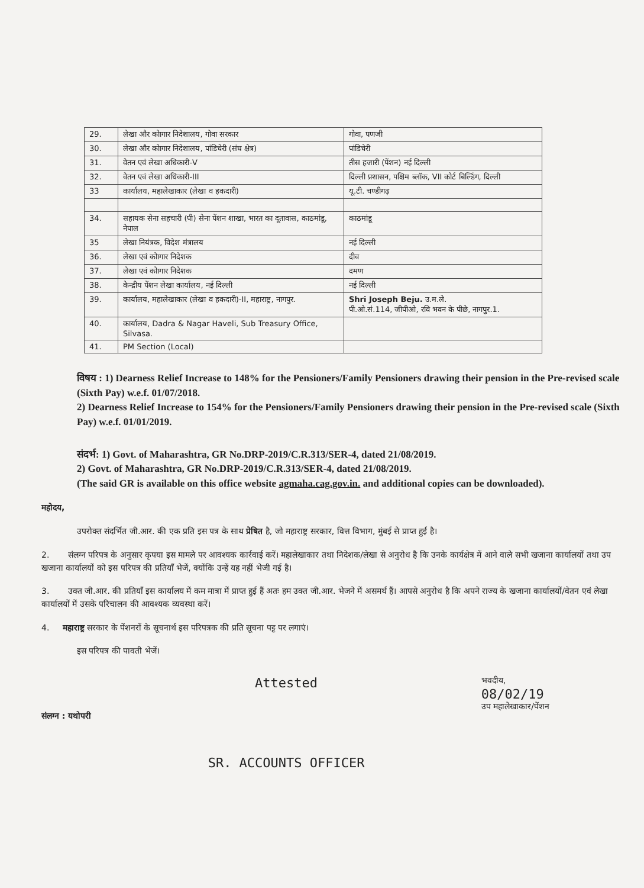| 29. | लेखा और कोागार निदेशालय, गोवा सरकार | गोवा, पणजी |
| 30. | लेखा और कोागार निदेशालय, पांडिचेरी (संघ क्षेत्र) | पांडिचेरी |
| 31. | वेतन एवं लेखा अधिकारी-V | तीस हजारी (पेंशन) नई दिल्ली |
| 32. | वेतन एवं लेखा अधिकारी-III | दिल्ली प्रशासन, पश्चिम ब्लॉक, VII कोर्ट बिल्डिंग, दिल्ली |
| 33 | कार्यालय, महालेखाकार (लेखा व हकदारी) | यू.टी. चण्डीगढ़ |
| 34. | सहायक सेना सहचारी (पी) सेना पेंशन शाखा, भारत का दूतावास, काठमांडू, नेपाल | काठमांडू |
| 35 | लेखा नियंत्रक, विदेश मंत्रालय | नई दिल्ली |
| 36. | लेखा एवं कोागार निदेशक | दीव |
| 37. | लेखा एवं कोागार निदेशक | दमण |
| 38. | केन्द्रीय पेंशन लेखा कार्यालय, नई दिल्ली | नई दिल्ली |
| 39. | कार्यालय, महालेखाकार (लेखा व हकदारी)-II, महाराष्ट्र, नागपुर. | Shri Joseph Beju. उ.म.ले. पी.ओ.सं.114, जीपीओ, रवि भवन के पीछे, नागपुर.1. |
| 40. | कार्यालय, Dadra & Nagar Haveli, Sub Treasury Office, Silvasa. | |
| 41. | PM Section (Local) | |
विषय : 1) Dearness Relief Increase to 148% for the Pensioners/Family Pensioners drawing their pension in the Pre-revised scale (Sixth Pay) w.e.f. 01/07/2018.
2) Dearness Relief Increase to 154% for the Pensioners/Family Pensioners drawing their pension in the Pre-revised scale (Sixth Pay) w.e.f. 01/01/2019.
संदर्भ: 1) Govt. of Maharashtra, GR No.DRP-2019/C.R.313/SER-4, dated 21/08/2019.
2) Govt. of Maharashtra, GR No.DRP-2019/C.R.313/SER-4, dated 21/08/2019.
(The said GR is available on this office website agmaha.cag.gov.in. and additional copies can be downloaded).
महोदय,
उपरोक्त संदर्भित जी.आर. की एक प्रति इस पत्र के साथ प्रेषित है, जो महाराष्ट्र सरकार, वित्त विभाग, मुंबई से प्राप्त हुई है।
2. संलग्न परिपत्र के अनुसार कृपया इस मामले पर आवश्यक कार्रवाई करें। महालेखाकार तथा निदेशक/लेखा से अनुरोध है कि उनके कार्यक्षेत्र में आने वाले सभी खजाना कार्यालयों तथा उप खजाना कार्यालयों को इस परिपत्र की प्रतियाँ भेजें, क्योंकि उन्हें यह नहीं भेजी गई है।
3. उक्त जी.आर. की प्रतियाँ इस कार्यालय में कम मात्रा में प्राप्त हुई हैं अतः हम उक्त जी.आर. भेजने में असमर्थ हैं। आपसे अनुरोध है कि अपने राज्य के खजाना कार्यालयों/वेतन एवं लेखा कार्यालयों में उसके परिचालन की आवश्यक व्यवस्था करें।
4. महाराष्ट्र सरकार के पेंशनरों के सूचनार्थ इस परिपत्रक की प्रति सूचना पट्ट पर लगाएं।
इस परिपत्र की पावती भेजें।
संलग्न : यथोपरी
Attested
SR. ACCOUNTS OFFICER
भवदीय,
08/02/19
उप महालेखाकार/पेंशन